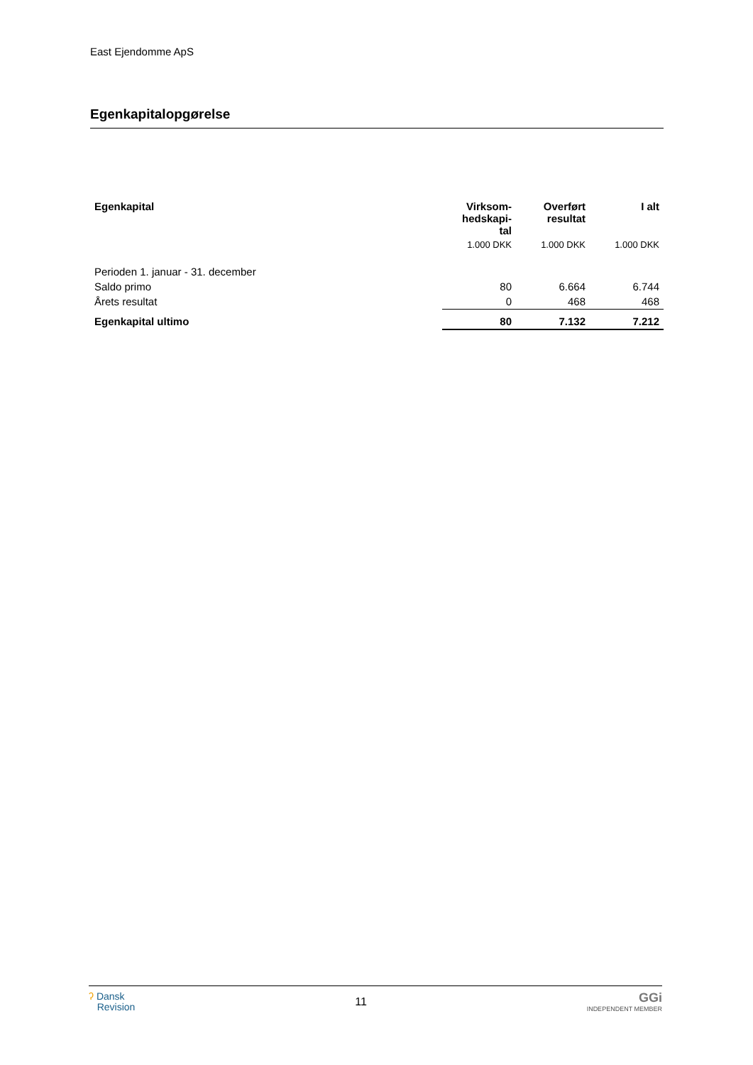East Ejendomme ApS
Egenkapitalopgørelse
| Egenkapital | Virksom- hedskapi- tal | Overført resultat | I alt |
| --- | --- | --- | --- |
| | 1.000 DKK | 1.000 DKK | 1.000 DKK |
| Perioden 1. januar - 31. december | | | |
| Saldo primo | 80 | 6.664 | 6.744 |
| Årets resultat | 0 | 468 | 468 |
| Egenkapital ultimo | 80 | 7.132 | 7.212 |
ʔ Dansk
Revision
11
GGi
INDEPENDENT MEMBER